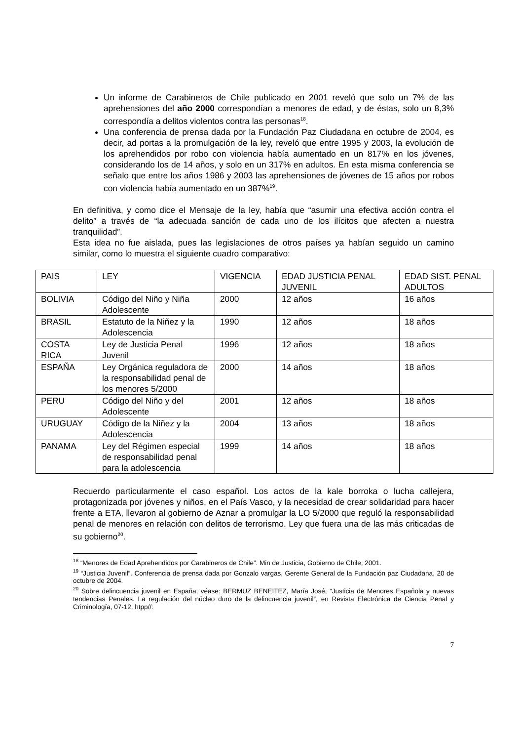Un informe de Carabineros de Chile publicado en 2001 reveló que solo un 7% de las aprehensiones del año 2000 correspondían a menores de edad, y de éstas, solo un 8,3% correspondía a delitos violentos contra las personas<sup>18</sup>.
Una conferencia de prensa dada por la Fundación Paz Ciudadana en octubre de 2004, es decir, ad portas a la promulgación de la ley, reveló que entre 1995 y 2003, la evolución de los aprehendidos por robo con violencia había aumentado en un 817% en los jóvenes, considerando los de 14 años, y solo en un 317% en adultos. En esta misma conferencia se señalo que entre los años 1986 y 2003 las aprehensiones de jóvenes de 15 años por robos con violencia había aumentado en un 387%<sup>19</sup>.
En definitiva, y como dice el Mensaje de la ley, había que “asumir una efectiva acción contra el delito” a través de “la adecuada sanción de cada uno de los ilícitos que afecten a nuestra tranquilidad”.
Esta idea no fue aislada, pues las legislaciones de otros países ya habían seguido un camino similar, como lo muestra el siguiente cuadro comparativo:
| PAIS | LEY | VIGENCIA | EDAD JUSTICIA PENAL JUVENIL | EDAD SIST. PENAL ADULTOS |
| BOLIVIA | Código del Niño y Niña Adolescente | 2000 | 12 años | 16 años |
| BRASIL | Estatuto de la Niñez y la Adolescencia | 1990 | 12 años | 18 años |
| COSTA RICA | Ley de Justicia Penal Juvenil | 1996 | 12 años | 18 años |
| ESPAÑA | Ley Orgánica reguladora de la responsabilidad penal de los menores 5/2000 | 2000 | 14 años | 18 años |
| PERU | Código del Niño y del Adolescente | 2001 | 12 años | 18 años |
| URUGUAY | Código de la Niñez y la Adolescencia | 2004 | 13 años | 18 años |
| PANAMA | Ley del Régimen especial de responsabilidad penal para la adolescencia | 1999 | 14 años | 18 años |
Recuerdo particularmente el caso español. Los actos de la kale borroka o lucha callejera, protagonizada por jóvenes y niños, en el País Vasco, y la necesidad de crear solidaridad para hacer frente a ETA, llevaron al gobierno de Aznar a promulgar la LO 5/2000 que reguló la responsabilidad penal de menores en relación con delitos de terrorismo. Ley que fuera una de las más criticadas de su gobierno<sup>20</sup>.
<sup>18</sup> “Menores de Edad Aprehendidos por Carabineros de Chile”. Min de Justicia, Gobierno de Chile, 2001.
<sup>19</sup> “Justicia Juvenil”. Conferencia de prensa dada por Gonzalo vargas, Gerente General de la Fundación paz Ciudadana, 20 de octubre de 2004.
<sup>20</sup> Sobre delincuencia juvenil en España, véase: BERMUZ BENEITEZ, María José, “Justicia de Menores Española y nuevas tendencias Penales. La regulación del núcleo duro de la delincuencia juvenil”, en Revista Electrónica de Ciencia Penal y Criminología, 07-12, htpp//:
7